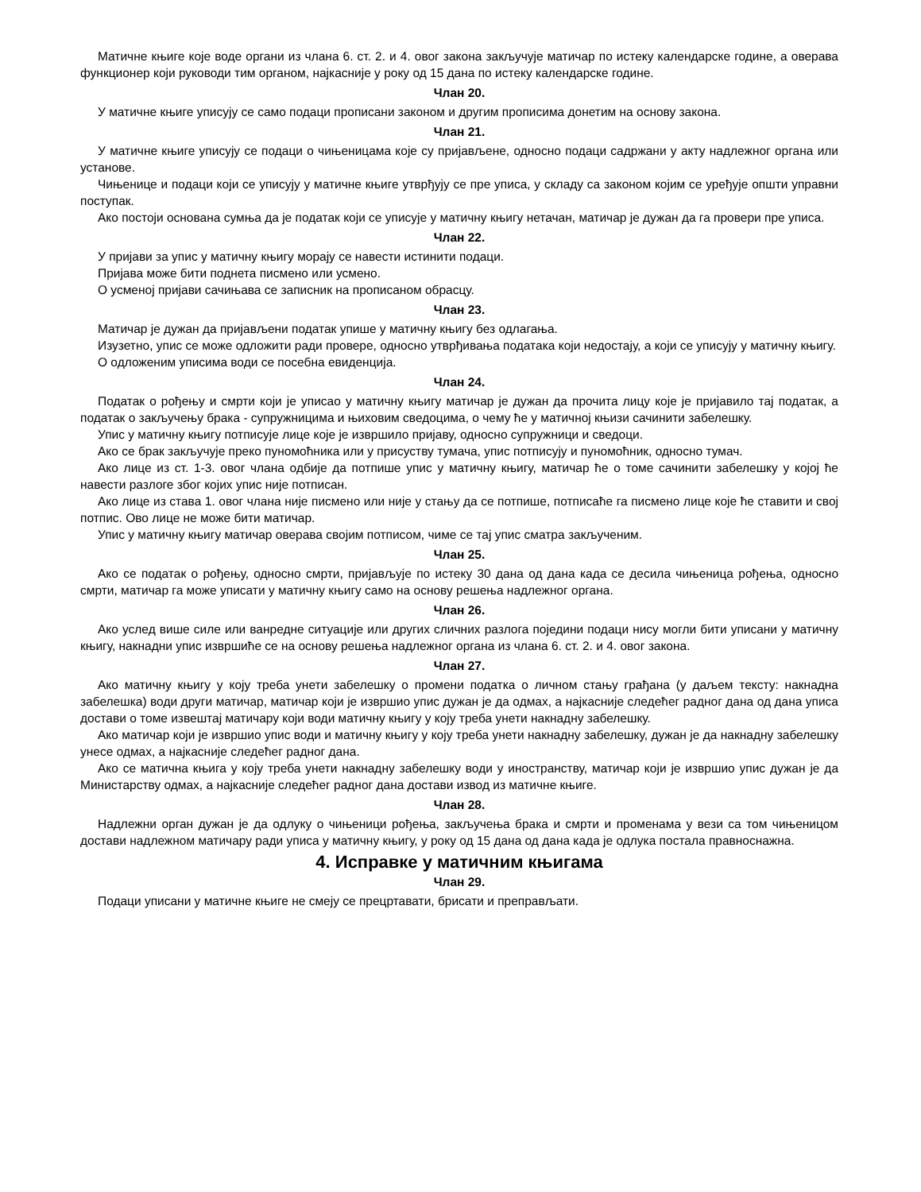Матичне књиге које воде органи из члана 6. ст. 2. и 4. овог закона закључује матичар по истеку календарске године, а оверава функционер који руководи тим органом, најкасније у року од 15 дана по истеку календарске године.
Члан 20.
У матичне књиге уписују се само подаци прописани законом и другим прописима донетим на основу закона.
Члан 21.
У матичне књиге уписују се подаци о чињеницама које су пријављене, односно подаци садржани у акту надлежног органа или установе.
Чињенице и подаци који се уписују у матичне књиге утврђују се пре уписа, у складу са законом којим се уређује општи управни поступак.
Ако постоји основана сумња да је податак који се уписује у матичну књигу нетачан, матичар је дужан да га провери пре уписа.
Члан 22.
У пријави за упис у матичну књигу морају се навести истинити подаци.
Пријава може бити поднета писмено или усмено.
О усменој пријави сачињава се записник на прописаном обрасцу.
Члан 23.
Матичар је дужан да пријављени податак упише у матичну књигу без одлагања.
Изузетно, упис се може одложити ради провере, односно утврђивања података који недостају, а који се уписују у матичну књигу.
О одложеним уписима води се посебна евиденција.
Члан 24.
Податак о рођењу и смрти који је уписао у матичну књигу матичар је дужан да прочита лицу које је пријавило тај податак, а податак о закључењу брака - супружницима и њиховим сведоцима, о чему ће у матичној књизи сачинити забелешку.
Упис у матичну књигу потписује лице које је извршило пријаву, односно супружници и сведоци.
Ако се брак закључује преко пуномоћника или у присуству тумача, упис потписују и пуномоћник, односно тумач.
Ако лице из ст. 1-3. овог члана одбије да потпише упис у матичну књигу, матичар ће о томе сачинити забелешку у којој ће навести разлоге због којих упис није потписан.
Ако лице из става 1. овог члана није писмено или није у стању да се потпише, потписаће га писмено лице које ће ставити и свој потпис. Ово лице не може бити матичар.
Упис у матичну књигу матичар оверава својим потписом, чиме се тај упис сматра закљученим.
Члан 25.
Ако се податак о рођењу, односно смрти, пријављује по истеку 30 дана од дана када се десила чињеница рођења, односно смрти, матичар га може уписати у матичну књигу само на основу решења надлежног органа.
Члан 26.
Ако услед више силе или ванредне ситуације или других сличних разлога поједини подаци нису могли бити уписани у матичну књигу, накнадни упис извршиће се на основу решења надлежног органа из члана 6. ст. 2. и 4. овог закона.
Члан 27.
Ако матичну књигу у коју треба унети забелешку о промени податка о личном стању грађана (у даљем тексту: накнадна забелешка) води други матичар, матичар који је извршио упис дужан је да одмах, а најкасније следећег радног дана од дана уписа достави о томе извештај матичару који води матичну књигу у коју треба унети накнадну забелешку.
Ако матичар који је извршио упис води и матичну књигу у коју треба унети накнадну забелешку, дужан је да накнадну забелешку унесе одмах, а најкасније следећег радног дана.
Ако се матична књига у коју треба унети накнадну забелешку води у иностранству, матичар који је извршио упис дужан је да Министарству одмах, а најкасније следећег радног дана достави извод из матичне књиге.
Члан 28.
Надлежни орган дужан је да одлуку о чињеници рођења, закључења брака и смрти и променама у вези са том чињеницом достави надлежном матичару ради уписа у матичну књигу, у року од 15 дана од дана када је одлука постала правноснажна.
4. Исправке у матичним књигама
Члан 29.
Подаци уписани у матичне књиге не смеју се прецртавати, брисати и преправљати.